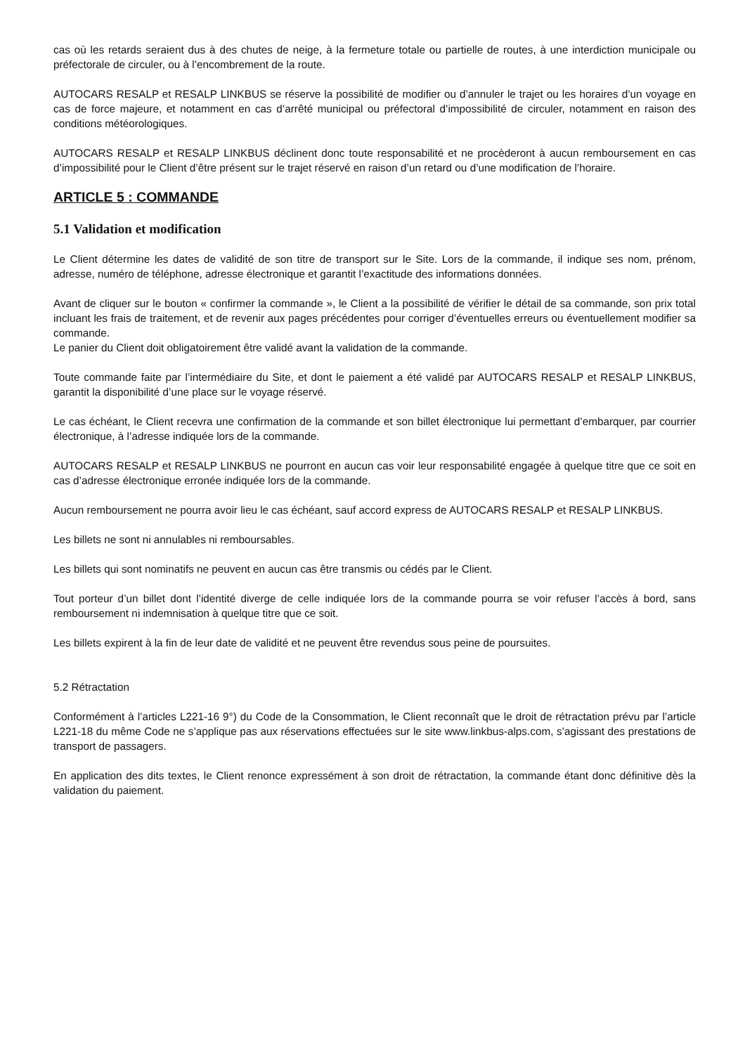cas où les retards seraient dus à des chutes de neige, à la fermeture totale ou partielle de routes, à une interdiction municipale ou préfectorale de circuler, ou à l’encombrement de la route.
AUTOCARS RESALP et RESALP LINKBUS se réserve la possibilité de modifier ou d’annuler le trajet ou les horaires d’un voyage en cas de force majeure, et notamment en cas d’arrêté municipal ou préfectoral d’impossibilité de circuler, notamment en raison des conditions météorologiques.
AUTOCARS RESALP et RESALP LINKBUS déclinent donc toute responsabilité et ne procèderont à aucun remboursement en cas d’impossibilité pour le Client d’être présent sur le trajet réservé en raison d’un retard ou d’une modification de l’horaire.
ARTICLE 5 : COMMANDE
5.1 Validation et modification
Le Client détermine les dates de validité de son titre de transport sur le Site. Lors de la commande, il indique ses nom, prénom, adresse, numéro de téléphone, adresse électronique et garantit l’exactitude des informations données.
Avant de cliquer sur le bouton « confirmer la commande », le Client a la possibilité de vérifier le détail de sa commande, son prix total incluant les frais de traitement, et de revenir aux pages précédentes pour corriger d’éventuelles erreurs ou éventuellement modifier sa commande.
Le panier du Client doit obligatoirement être validé avant la validation de la commande.
Toute commande faite par l’intermédiaire du Site, et dont le paiement a été validé par AUTOCARS RESALP et RESALP LINKBUS, garantit la disponibilité d’une place sur le voyage réservé.
Le cas échéant, le Client recevra une confirmation de la commande et son billet électronique lui permettant d’embarquer, par courrier électronique, à l’adresse indiquée lors de la commande.
AUTOCARS RESALP et RESALP LINKBUS ne pourront en aucun cas voir leur responsabilité engagée à quelque titre que ce soit en cas d’adresse électronique erronée indiquée lors de la commande.
Aucun remboursement ne pourra avoir lieu le cas échéant, sauf accord express de AUTOCARS RESALP et RESALP LINKBUS.
Les billets ne sont ni annulables ni remboursables.
Les billets qui sont nominatifs ne peuvent en aucun cas être transmis ou cédés par le Client.
Tout porteur d’un billet dont l’identité diverge de celle indiquée lors de la commande pourra se voir refuser l’accès à bord, sans remboursement ni indemnisation à quelque titre que ce soit.
Les billets expirent à la fin de leur date de validité et ne peuvent être revendus sous peine de poursuites.
5.2 Rétractation
Conformément à l’articles L221-16 9°) du Code de la Consommation, le Client reconnaît que le droit de rétractation prévu par l’article L221-18 du même Code ne s’applique pas aux réservations effectuées sur le site www.linkbus-alps.com, s’agissant des prestations de transport de passagers.
En application des dits textes, le Client renonce expressément à son droit de rétractation, la commande étant donc définitive dès la validation du paiement.